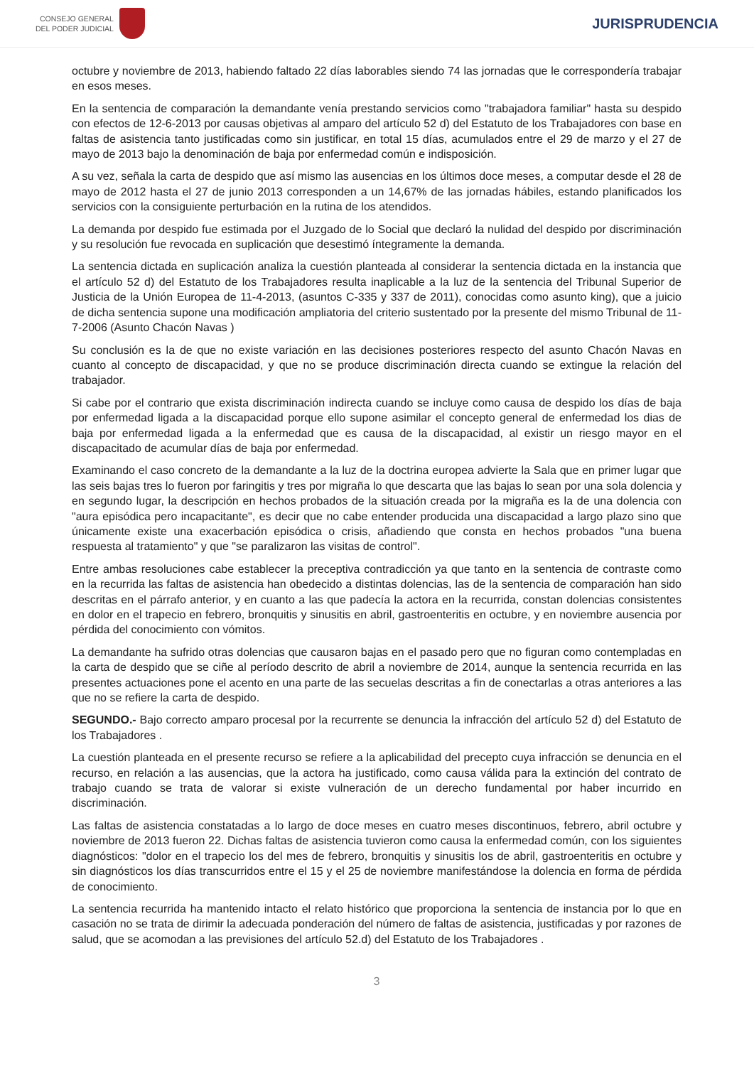CONSEJO GENERAL
DEL PODER JUDICIAL
JURISPRUDENCIA
octubre y noviembre de 2013, habiendo faltado 22 días laborables siendo 74 las jornadas que le correspondería trabajar en esos meses.
En la sentencia de comparación la demandante venía prestando servicios como "trabajadora familiar" hasta su despido con efectos de 12-6-2013 por causas objetivas al amparo del artículo 52 d) del Estatuto de los Trabajadores con base en faltas de asistencia tanto justificadas como sin justificar, en total 15 días, acumulados entre el 29 de marzo y el 27 de mayo de 2013 bajo la denominación de baja por enfermedad común e indisposición.
A su vez, señala la carta de despido que así mismo las ausencias en los últimos doce meses, a computar desde el 28 de mayo de 2012 hasta el 27 de junio 2013 corresponden a un 14,67% de las jornadas hábiles, estando planificados los servicios con la consiguiente perturbación en la rutina de los atendidos.
La demanda por despido fue estimada por el Juzgado de lo Social que declaró la nulidad del despido por discriminación y su resolución fue revocada en suplicación que desestimó íntegramente la demanda.
La sentencia dictada en suplicación analiza la cuestión planteada al considerar la sentencia dictada en la instancia que el artículo 52 d) del Estatuto de los Trabajadores resulta inaplicable a la luz de la sentencia del Tribunal Superior de Justicia de la Unión Europea de 11-4-2013, (asuntos C-335 y 337 de 2011), conocidas como asunto king), que a juicio de dicha sentencia supone una modificación ampliatoria del criterio sustentado por la presente del mismo Tribunal de 11-7-2006 (Asunto Chacón Navas )
Su conclusión es la de que no existe variación en las decisiones posteriores respecto del asunto Chacón Navas en cuanto al concepto de discapacidad, y que no se produce discriminación directa cuando se extingue la relación del trabajador.
Si cabe por el contrario que exista discriminación indirecta cuando se incluye como causa de despido los días de baja por enfermedad ligada a la discapacidad porque ello supone asimilar el concepto general de enfermedad los dias de baja por enfermedad ligada a la enfermedad que es causa de la discapacidad, al existir un riesgo mayor en el discapacitado de acumular días de baja por enfermedad.
Examinando el caso concreto de la demandante a la luz de la doctrina europea advierte la Sala que en primer lugar que las seis bajas tres lo fueron por faringitis y tres por migraña lo que descarta que las bajas lo sean por una sola dolencia y en segundo lugar, la descripción en hechos probados de la situación creada por la migraña es la de una dolencia con "aura episódica pero incapacitante", es decir que no cabe entender producida una discapacidad a largo plazo sino que únicamente existe una exacerbación episódica o crisis, añadiendo que consta en hechos probados "una buena respuesta al tratamiento" y que "se paralizaron las visitas de control".
Entre ambas resoluciones cabe establecer la preceptiva contradicción ya que tanto en la sentencia de contraste como en la recurrida las faltas de asistencia han obedecido a distintas dolencias, las de la sentencia de comparación han sido descritas en el párrafo anterior, y en cuanto a las que padecía la actora en la recurrida, constan dolencias consistentes en dolor en el trapecio en febrero, bronquitis y sinusitis en abril, gastroenteritis en octubre, y en noviembre ausencia por pérdida del conocimiento con vómitos.
La demandante ha sufrido otras dolencias que causaron bajas en el pasado pero que no figuran como contempladas en la carta de despido que se ciñe al período descrito de abril a noviembre de 2014, aunque la sentencia recurrida en las presentes actuaciones pone el acento en una parte de las secuelas descritas a fin de conectarlas a otras anteriores a las que no se refiere la carta de despido.
SEGUNDO.- Bajo correcto amparo procesal por la recurrente se denuncia la infracción del artículo 52 d) del Estatuto de los Trabajadores .
La cuestión planteada en el presente recurso se refiere a la aplicabilidad del precepto cuya infracción se denuncia en el recurso, en relación a las ausencias, que la actora ha justificado, como causa válida para la extinción del contrato de trabajo cuando se trata de valorar si existe vulneración de un derecho fundamental por haber incurrido en discriminación.
Las faltas de asistencia constatadas a lo largo de doce meses en cuatro meses discontinuos, febrero, abril octubre y noviembre de 2013 fueron 22. Dichas faltas de asistencia tuvieron como causa la enfermedad común, con los siguientes diagnósticos: "dolor en el trapecio los del mes de febrero, bronquitis y sinusitis los de abril, gastroenteritis en octubre y sin diagnósticos los días transcurridos entre el 15 y el 25 de noviembre manifestándose la dolencia en forma de pérdida de conocimiento.
La sentencia recurrida ha mantenido intacto el relato histórico que proporciona la sentencia de instancia por lo que en casación no se trata de dirimir la adecuada ponderación del número de faltas de asistencia, justificadas y por razones de salud, que se acomodan a las previsiones del artículo 52.d) del Estatuto de los Trabajadores .
3